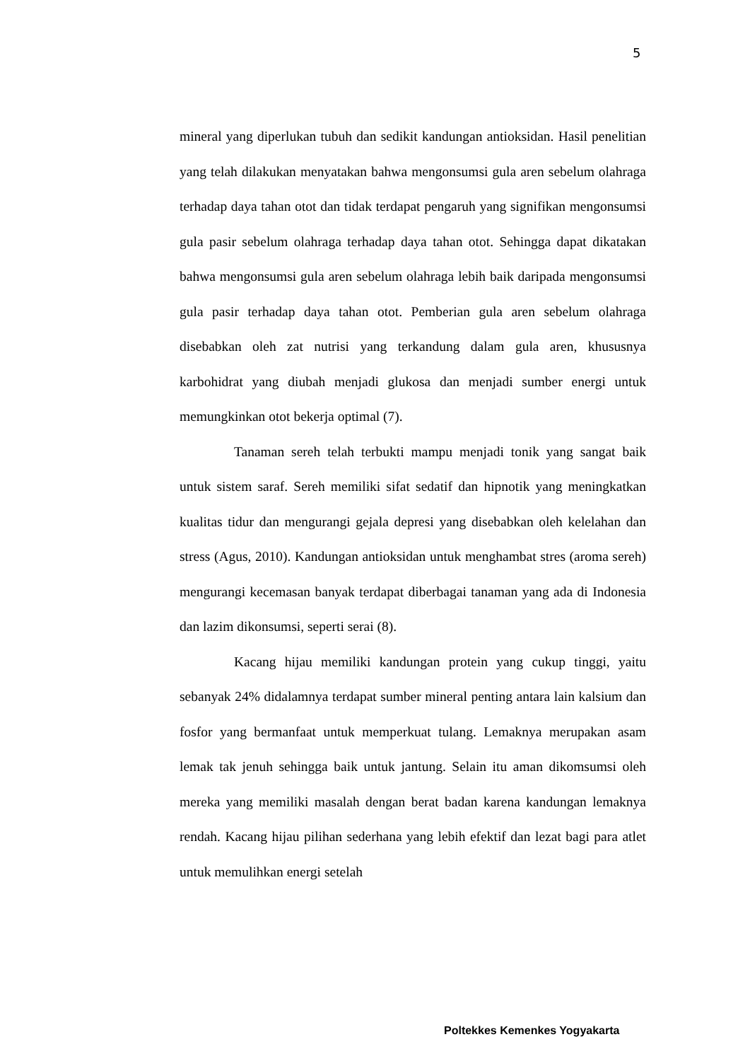5
mineral yang diperlukan tubuh dan sedikit kandungan antioksidan. Hasil penelitian yang telah dilakukan menyatakan bahwa mengonsumsi gula aren sebelum olahraga terhadap daya tahan otot dan tidak terdapat pengaruh yang signifikan mengonsumsi gula pasir sebelum olahraga terhadap daya tahan otot. Sehingga dapat dikatakan bahwa mengonsumsi gula aren sebelum olahraga lebih baik daripada mengonsumsi gula pasir terhadap daya tahan otot. Pemberian gula aren sebelum olahraga disebabkan oleh zat nutrisi yang terkandung dalam gula aren, khususnya karbohidrat yang diubah menjadi glukosa dan menjadi sumber energi untuk memungkinkan otot bekerja optimal (7).
Tanaman sereh telah terbukti mampu menjadi tonik yang sangat baik untuk sistem saraf. Sereh memiliki sifat sedatif dan hipnotik yang meningkatkan kualitas tidur dan mengurangi gejala depresi yang disebabkan oleh kelelahan dan stress (Agus, 2010). Kandungan antioksidan untuk menghambat stres (aroma sereh) mengurangi kecemasan banyak terdapat diberbagai tanaman yang ada di Indonesia dan lazim dikonsumsi, seperti serai (8).
Kacang hijau memiliki kandungan protein yang cukup tinggi, yaitu sebanyak 24% didalamnya terdapat sumber mineral penting antara lain kalsium dan fosfor yang bermanfaat untuk memperkuat tulang. Lemaknya merupakan asam lemak tak jenuh sehingga baik untuk jantung. Selain itu aman dikomsumsi oleh mereka yang memiliki masalah dengan berat badan karena kandungan lemaknya rendah. Kacang hijau pilihan sederhana yang lebih efektif dan lezat bagi para atlet untuk memulihkan energi setelah
Poltekkes Kemenkes Yogyakarta